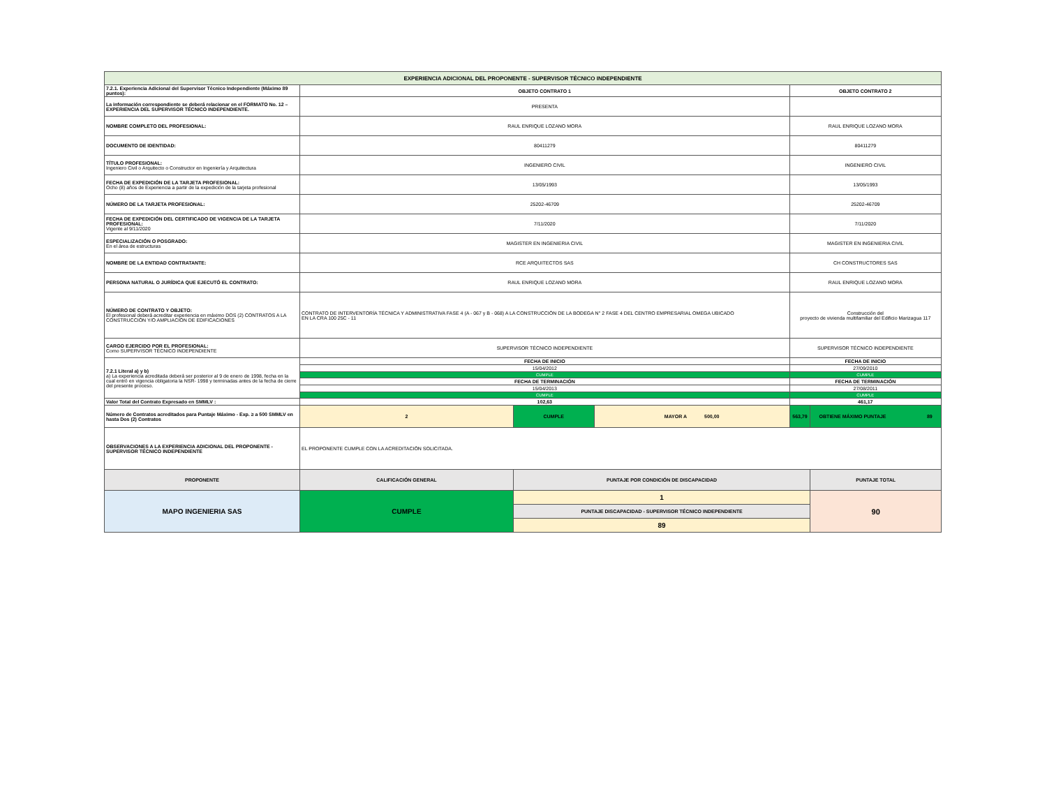| EXPERIENCIA ADICIONAL DEL PROPONENTE - SUPERVISOR TÉCNICO INDEPENDIENTE | | | | | |
| 7.2.1. Experiencia Adicional del Supervisor Técnico Independiente (Máximo 89 puntos): | OBJETO CONTRATO 1 | | | OBJETO CONTRATO 2 | |
| La información correspondiente se deberá relacionar en el FORMATO No. 12 – EXPERIENCIA DEL SUPERVISOR TÉCNICO INDEPENDIENTE. | PRESENTA | | | | |
| NOMBRE COMPLETO DEL PROFESIONAL: | RAUL ENRIQUE LOZANO MORA | | | RAUL ENRIQUE LOZANO MORA | |
| DOCUMENTO DE IDENTIDAD: | 80411279 | | | 80411279 | |
| TÍTULO PROFESIONAL: Ingeniero Civil o Arquitecto o Constructor en Ingeniería y Arquitectura | INGENIERO CIVIL | | | INGENIERO CIVIL | |
| FECHA DE EXPEDICIÓN DE LA TARJETA PROFESIONAL: Ocho (8) años de Experiencia a partir de la expedición de la tarjeta profesional | 13/05/1993 | | | 13/05/1993 | |
| NÚMERO DE LA TARJETA PROFESIONAL: | 25202-46709 | | | 25202-46709 | |
| FECHA DE EXPEDICIÓN DEL CERTIFICADO DE VIGENCIA DE LA TARJETA PROFESIONAL: Vigente al 9/11/2020 | 7/11/2020 | | | 7/11/2020 | |
| ESPECIALIZACIÓN O POSGRADO: En el área de estructuras | MAGISTER EN INGENIERIA CIVIL | | | MAGISTER EN INGENIERIA CIVIL | |
| NOMBRE DE LA ENTIDAD CONTRATANTE: | RCE ARQUITECTOS SAS | | | CH CONSTRUCTORES SAS | |
| PERSONA NATURAL O JURÍDICA QUE EJECUTÓ EL CONTRATO: | RAUL ENRIQUE LOZANO MORA | | | RAUL ENRIQUE LOZANO MORA | |
| NÚMERO DE CONTRATO Y OBJETO: El profesional deberá acreditar experiencia en máximo DOS (2) CONTRATOS A LA CONSTRUCCIÓN Y/O AMPLIACIÓN DE EDIFICACIONES | CONTRATO DE INTERVENTORÍA TÉCNICA Y ADMINISTRATIVA FASE 4 (A - 067 y B - 068) A LA CONSTRUCCIÓN DE LA BODEGA N° 2 FASE 4 DEL CENTRO EMPRESARIAL OMEGA UBICADO EN LA CRA 100 25C - 11 | | | Construcción del proyecto de vivienda multifamiliar del Edificio Marizagua 117 | |
| CARGO EJERCIDO POR EL PROFESIONAL: Como SUPERVISOR TÉCNICO INDEPENDIENTE | SUPERVISOR TÉCNICO INDEPENDIENTE | | | SUPERVISOR TÉCNICO INDEPENDIENTE | |
| 7.2.1 Literal a) y b) a) La experiencia acreditada deberá ser posterior al 9 de enero de 1998, fecha en la cual entró en vigencia obligatoria la NSR- 1998 y terminadas antes de la fecha de cierre del presente proceso. | FECHA DE INICIO | | | FECHA DE INICIO | |
| | 15/04/2012 | | | 27/09/2010 | |
| | CUMPLE | | | CUMPLE | |
| | FECHA DE TERMINACIÓN | | | FECHA DE TERMINACIÓN | |
| | 15/04/2013 | | | 27/08/2011 | |
| | CUMPLE | | | CUMPLE | |
| Valor Total del Contrato Expresado en SMMLV : | 102,63 | | | 461,17 | |
| Número de Contratos acreditados para Puntaje Máximo - Exp. ≥ a 500 SMMLV en hasta Dos (2) Contratos | 2 | CUMPLE | MAYOR A 500,00 | 563,79 | OBTIENE MÁXIMO PUNTAJE 89 |
| OBSERVACIONES A LA EXPERIENCIA ADICIONAL DEL PROPONENTE - SUPERVISOR TÉCNICO INDEPENDIENTE | EL PROPONENTE CUMPLE CON LA ACREDITACIÓN SOLICITADA. | | | | |
| PROPONENTE | CALIFICACIÓN GENERAL | PUNTAJE POR CONDICIÓN DE DISCAPACIDAD | | | PUNTAJE TOTAL |
| MAPO INGENIERIA SAS | CUMPLE | 1 | | | 90 |
| | | PUNTAJE DISCAPACIDAD - SUPERVISOR TÉCNICO INDEPENDIENTE | | | |
| | | 89 | | | |